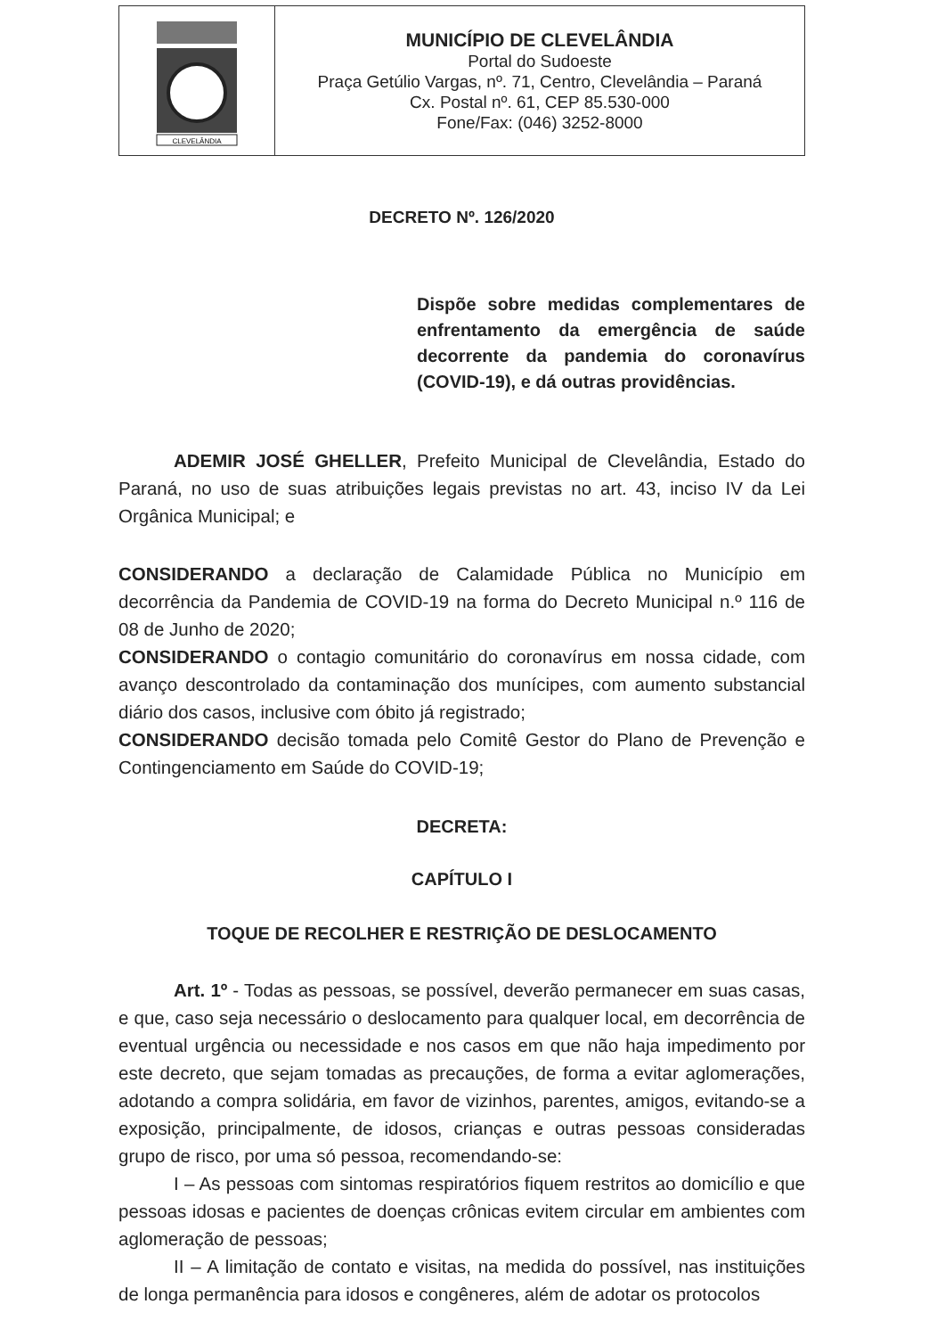| CLEVELÂNDIA | MUNICÍPIO DE CLEVELÂNDIA Portal do Sudoeste Praça Getúlio Vargas, nº. 71, Centro, Clevelândia – Paraná Cx. Postal nº. 61, CEP 85.530-000 Fone/Fax: (046) 3252-8000 |
DECRETO Nº. 126/2020
Dispõe sobre medidas complementares de enfrentamento da emergência de saúde decorrente da pandemia do coronavírus (COVID-19), e dá outras providências.
ADEMIR JOSÉ GHELLER, Prefeito Municipal de Clevelândia, Estado do Paraná, no uso de suas atribuições legais previstas no art. 43, inciso IV da Lei Orgânica Municipal; e
CONSIDERANDO a declaração de Calamidade Pública no Município em decorrência da Pandemia de COVID-19 na forma do Decreto Municipal n.º 116 de 08 de Junho de 2020;
CONSIDERANDO o contagio comunitário do coronavírus em nossa cidade, com avanço descontrolado da contaminação dos munícipes, com aumento substancial diário dos casos, inclusive com óbito já registrado;
CONSIDERANDO decisão tomada pelo Comitê Gestor do Plano de Prevenção e Contingenciamento em Saúde do COVID-19;
DECRETA:
CAPÍTULO I
TOQUE DE RECOLHER E RESTRIÇÃO DE DESLOCAMENTO
Art. 1º - Todas as pessoas, se possível, deverão permanecer em suas casas, e que, caso seja necessário o deslocamento para qualquer local, em decorrência de eventual urgência ou necessidade e nos casos em que não haja impedimento por este decreto, que sejam tomadas as precauções, de forma a evitar aglomerações, adotando a compra solidária, em favor de vizinhos, parentes, amigos, evitando-se a exposição, principalmente, de idosos, crianças e outras pessoas consideradas grupo de risco, por uma só pessoa, recomendando-se:
I – As pessoas com sintomas respiratórios fiquem restritos ao domicílio e que pessoas idosas e pacientes de doenças crônicas evitem circular em ambientes com aglomeração de pessoas;
II – A limitação de contato e visitas, na medida do possível, nas instituições de longa permanência para idosos e congêneres, além de adotar os protocolos